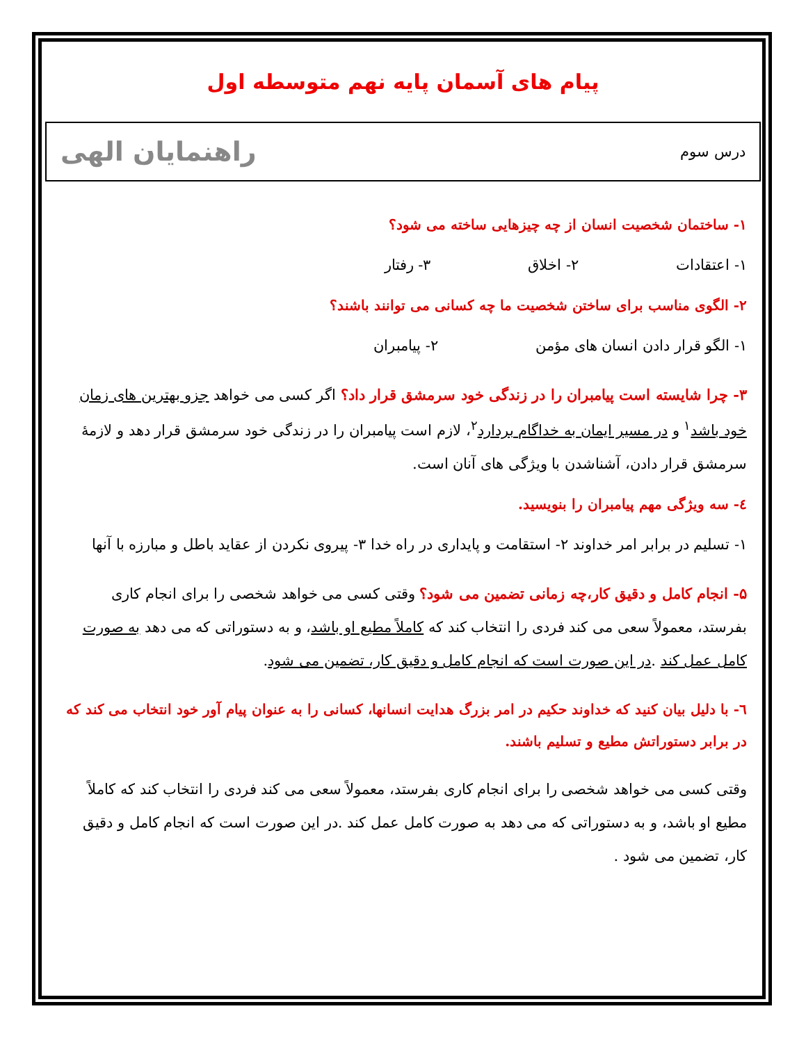پیام های آسمان پایه نهم متوسطه اول
درس سوم راهنمایان الهی
۱- ساختمان شخصیت انسان از چه چیزهایی ساخته می شود؟
۱- اعتقادات ۲- اخلاق ۳- رفتار
۲- الگوی مناسب برای ساختن شخصیت ما چه کسانی می توانند باشند؟
۱- الگو قرار دادن انسان های مؤمن ۲- پیامبران
۳- چرا شایسته است پیامبران را در زندگی خود سرمشق قرار داد؟ اگر کسی می خواهد جزو بهترین های زمان خود باشد<sup>۱</sup> و در مسیر ایمان به خداگام بردارد<sup>۲</sup>، لازم است پیامبران را در زندگی خود سرمشق قرار دهد و لازمهٔ سرمشق قرار دادن، آشناشدن با ویژگی های آنان است.
٤- سه ویژگی مهم پیامبران را بنویسید.
۱- تسلیم در برابر امر خداوند ۲- استقامت و پایداری در راه خدا ۳- پیروی نکردن از عقاید باطل و مبارزه با آنها
۵- انجام کامل و دقیق کار،چه زمانی تضمین می شود؟ وقتی کسی می خواهد شخصی را برای انجام کاری بفرستد، معمولاً سعی می کند فردی را انتخاب کند که کاملاً مطیع او باشد، و به دستوراتی که می دهد به صورت کامل عمل کند .در این صورت است که انجام کامل و دقیق کار، تضمین می شود.
٦- با دلیل بیان کنید که خداوند حکیم در امر بزرگ هدایت انسانها، کسانی را به عنوان پیام آور خود انتخاب می کند که در برابر دستوراتش مطیع و تسلیم باشند.
وقتی کسی می خواهد شخصی را برای انجام کاری بفرستد، معمولاً سعی می کند فردی را انتخاب کند که کاملاً مطیع او باشد، و به دستوراتی که می دهد به صورت کامل عمل کند .در این صورت است که انجام کامل و دقیق کار، تضمین می شود .